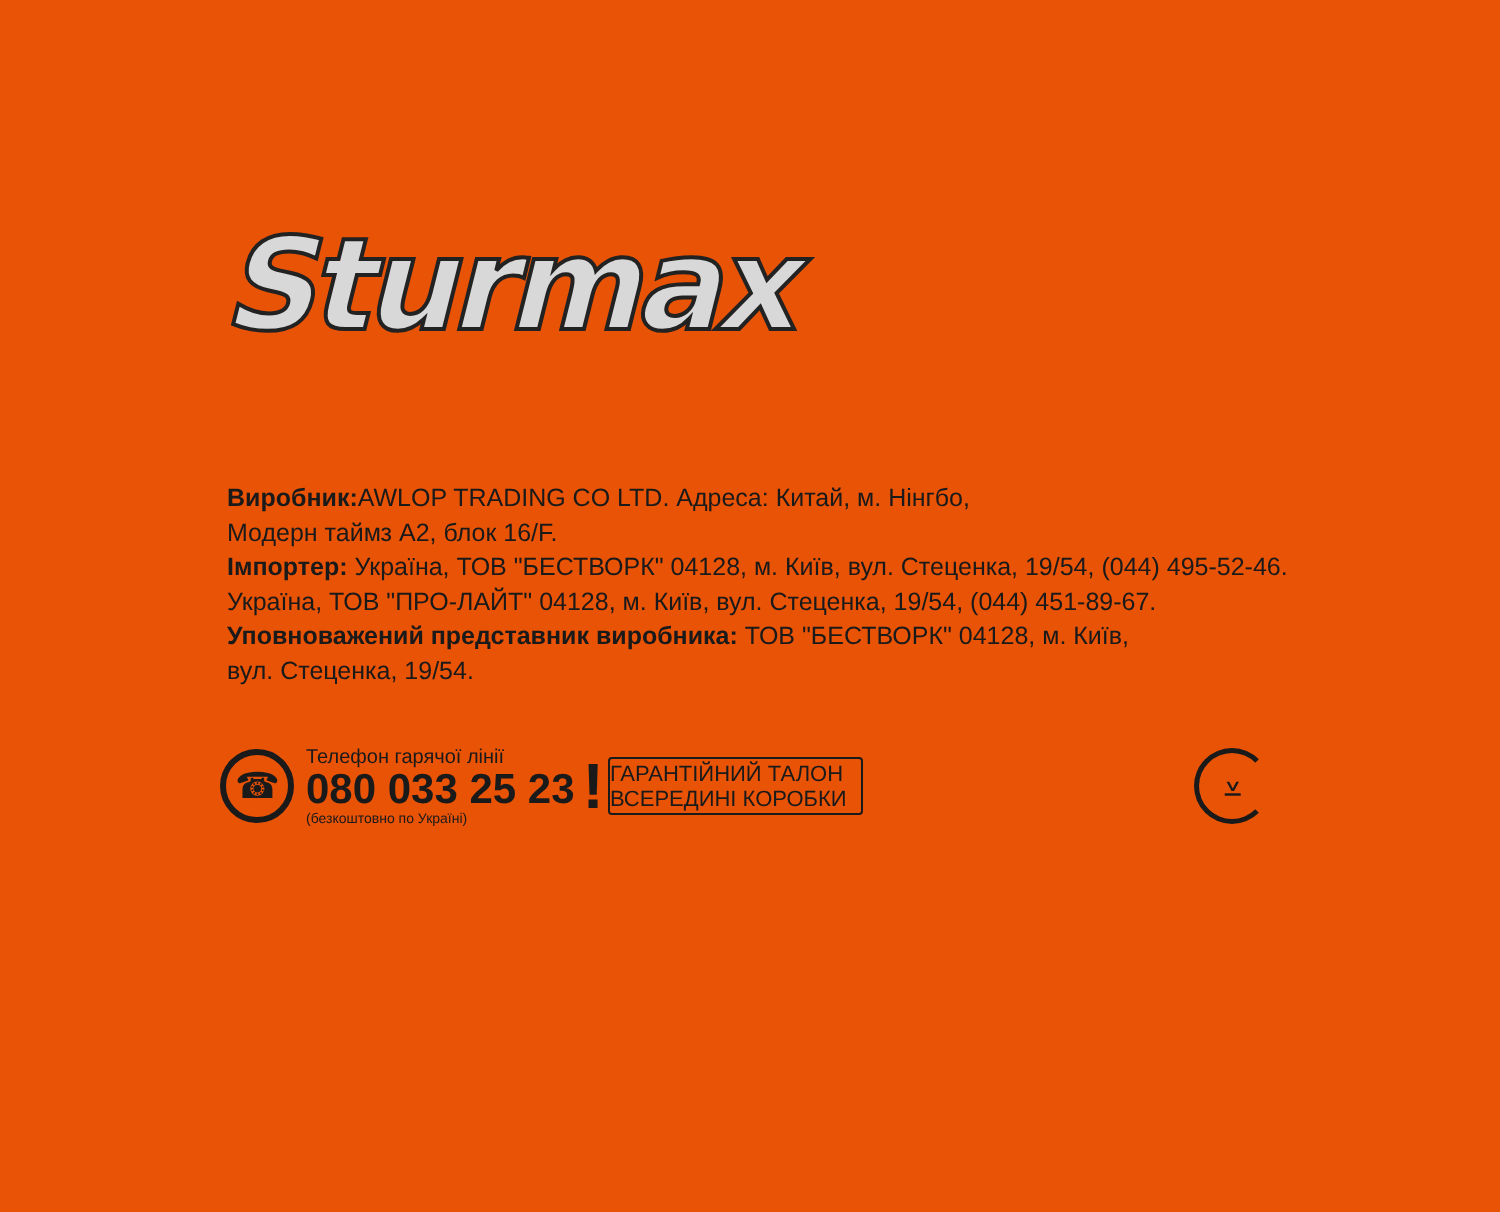Sturmax
Виробник: AWLOP TRADING CO LTD. Адреса: Китай, м. Нінгбо,
Модерн таймз А2, блок 16/F.
Імпортер: Україна, ТОВ "БЕСТВОРК" 04128, м. Київ, вул. Стеценка, 19/54, (044) 495-52-46.
Україна, ТОВ "ПРО-ЛАЙТ" 04128, м. Київ, вул. Стеценка, 19/54, (044) 451-89-67.
Уповноважений представник виробника: ТОВ "БЕСТВОРК" 04128, м. Київ,
вул. Стеценка, 19/54.
☎
Телефон гарячої лінії
080 033 25 23
(безкоштовно по Україні)
!
ГАРАНТІЙНИЙ ТАЛОН
ВСЕРЕДИНІ КОРОБКИ
⩡